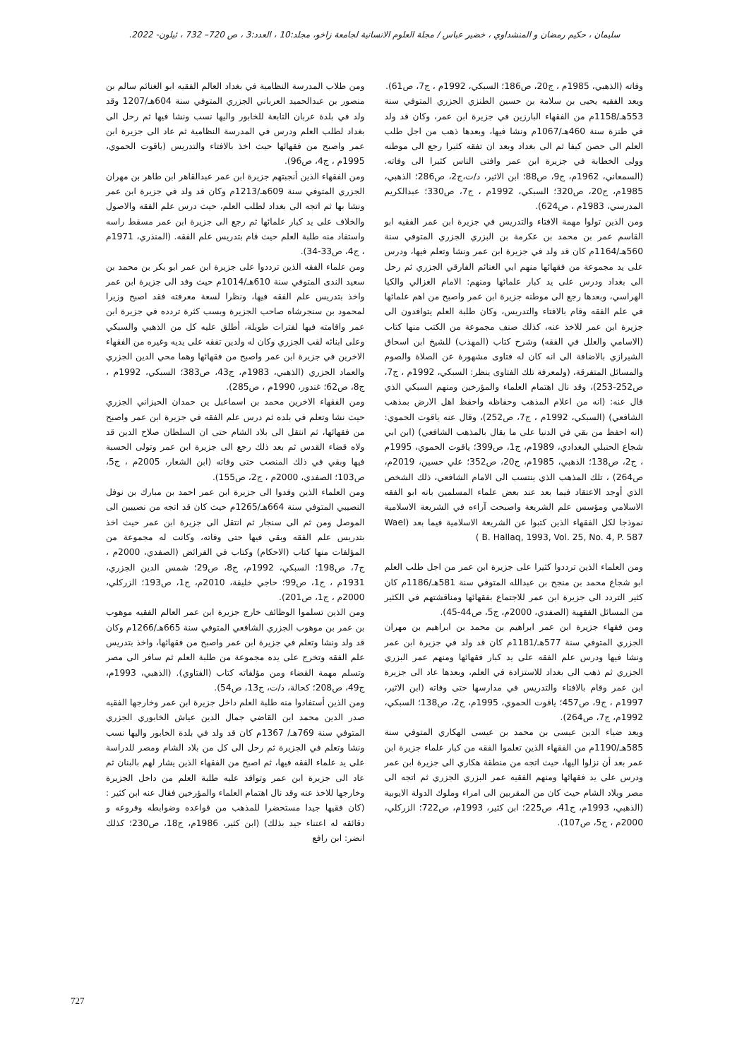سليمان ، حكيم رمضان و المنشداوي ، خضير عباس / مجلة العلوم الانسانية لجامعة زاخو، مجلد:10 ، العدد:3 ، ص 720– 732 ، ئيلون- 2022.
وفاته (الذهبي، 1985م ، ج20، ص186؛ السبكي، 1992م ، ج7، ص61).
ويعد الفقيه يحيى بن سلامة بن حسين الطنزي الجزري المتوفي سنة 553هـ/1158م من الفقهاء البارزين في جزيرة ابن عمر، وكان قد ولد في طنزة سنة 460هـ/1067م ونشا فيها، وبعدها ذهب من اجل طلب العلم الى حصن كيفا ثم الى بغداد وبعد ان تفقه كثيرا رجع الى موطنه وولى الخطابة في جزيرة ابن عمر وافتى الناس كثيرا الى وفاته. (السمعاني، 1962م، ج9، ص88؛ ابن الاثير، د/ت،ج2، ص286؛ الذهبي، 1985م، ج20، ص320؛ السبكي، 1992م ، ج7، ص330؛ عبدالكريم المدرسي، 1983م ، ص624).
ومن الذين تولوا مهمة الافتاء والتدريس في جزيرة ابن عمر الفقيه ابو القاسم عمر بن محمد بن عكرمة بن البزري الجزري المتوفي سنة 560هـ/1164م كان قد ولد في جزيرة ابن عمر ونشا وتعلم فيها، ودرس على يد مجموعة من فقهائها منهم ابي الغنائم الفارقي الجزري ثم رحل الى بغداد ودرس على يد كبار علمائها ومنهم: الامام الغزالي والكيا الهراسي، وبعدها رجع الى موطنه جزيرة ابن عمر واصبح من اهم علمائها في علم الفقه وقام بالافتاء والتدريس، وكان طلبة العلم يتوافدون الى جزيرة ابن عمر للاخذ عنه، كذلك صنف مجموعة من الكتب منها كتاب (الاسامي والعلل في الفقه) وشرح كتاب (المهذب) للشيخ ابن اسحاق الشيرازي بالاضافة الى انه كان له فتاوى مشهورة عن الصلاة والصوم والمسائل المتفرقة، (ولمعرفة تلك الفتاوى ينظر: السبكي، 1992م ، ج7، ص252-253)، وقد نال اهتمام العلماء والمؤرخين ومنهم السبكي الذي قال عنه: (انه من اعلام المذهب وحفاظه واحفظ اهل الارض بمذهب الشافعي) (السبكي، 1992م ، ج7، ص252)، وقال عنه ياقوت الحموي: (انه احفظ من بقي في الدنيا على ما يقال بالمذهب الشافعي) (ابن ابي شجاع الحنبلي البغدادي، 1989م، ج1، ص399؛ ياقوت الحموي، 1995م ، ج2، ص138؛ الذهبي، 1985م، ج20، ص352؛ علي حسين، 2019م، ص264) ، تلك المذهب الذي ينتسب الى الامام الشافعي، ذلك الشخص الذي أوجد الاعتقاد فيما بعد عند بعض علماء المسلمين بانه ابو الفقه الاسلامي ومؤسس علم الشريعة واصبحت آراءه في الشريعة الاسلامية نموذجا لكل الفقهاء الذين كتبوا عن الشريعة الاسلامية فيما بعد (Wael B. Hallaq, 1993, Vol. 25, No. 4, P. 587 )
ومن العلماء الذين ترددوا كثيرا على جزيرة ابن عمر من اجل طلب العلم ابو شجاع محمد بن منجح بن عبدالله المتوفي سنة 581هـ/1186م كان كثير التردد الى جزيرة ابن عمر للاجتماع بفقهائها ومناقشتهم في الكثير من المسائل الفقهية (الصفدي، 2000م، ج5، ص44-45).
ومن فقهاء جزيرة ابن عمر ابراهيم بن محمد بن ابراهيم بن مهران الجزري المتوفي سنة 577هـ/1181م كان قد ولد في جزيرة ابن عمر ونشا فيها ودرس علم الفقه على يد كبار فقهائها ومنهم عمر البزري الجزري ثم ذهب الى بغداد للاستزادة في العلم، وبعدها عاد الى جزيرة ابن عمر وقام بالافتاء والتدريس في مدارسها حتى وفاته (ابن الاثير، 1997م ، ج9، ص457؛ ياقوت الحموي، 1995م، ج2، ص138؛ السبكي، 1992م، ج7، ص264).
ويعد ضياء الدين عيسى بن محمد بن عيسى الهكاري المتوفي سنة 585هـ/1190م من الفقهاء الذين تعلموا الفقه من كبار علماء جزيرة ابن عمر بعد أن نزلوا اليها، حيث اتجه من منطقة هكاري الى جزيرة ابن عمر ودرس على يد فقهائها ومنهم الفقيه عمر البزري الجزري ثم اتجه الى مصر وبلاد الشام حيث كان من المقربين الى امراء وملوك الدولة الايوبية (الذهبي، 1993م، ج41، ص225؛ ابن كثير، 1993م، ص722؛ الزركلي، 2000م ، ج5، ص107).
ومن طلاب المدرسة النظامية في بغداد العالم الفقيه ابو الغنائم سالم بن منصور بن عبدالحميد العرباني الجزري المتوفي سنة 604هـ/1207 وقد ولد في بلدة عربان التابعة للخابور واليها نسب ونشا فيها ثم رحل الى بغداد لطلب العلم ودرس في المدرسة النظامية ثم عاد الى جزيرة ابن عمر واصبح من فقهائها حيث اخذ بالافتاء والتدريس (ياقوت الحموي، 1995م ، ج4، ص96).
ومن الفقهاء الذين أنجبتهم جزيرة ابن عمر عبدالقاهر ابن طاهر بن مهران الجزري المتوفي سنة 609هـ/1213م وكان قد ولد في جزيرة ابن عمر ونشا بها ثم اتجه الى بغداد لطلب العلم، حيث درس علم الفقه والاصول والخلاف على يد كبار علمائها ثم رجع الى جزيرة ابن عمر مسقط راسه واستفاد منه طلبة العلم حيث قام بتدريس علم الفقه. (المنذري، 1971م ، ج4، ص33-34).
ومن علماء الفقه الذين ترددوا على جزيرة ابن عمر ابو بكر بن محمد بن سعيد الندى المتوفي سنة 610هـ/1014م حيث وفد الى جزيرة ابن عمر واخذ بتدريس علم الفقه فيها، ونظرا لسعة معرفته فقد اصبح وزيرا لمحمود بن سنجرشاه صاحب الجزيرة وبسب كثرة تردده في جزيرة ابن عمر واقامته فيها لفترات طويلة، أطلق عليه كل من الذهبي والسبكي وعلى ابنائه لقب الجزري وكان له ولدين تفقه على يديه وغيره من الفقهاء الاخرين في جزيرة ابن عمر واصبح من فقهائها وهما محي الدين الجزري والعماد الجزري (الذهبي، 1983م، ج43، ص383؛ السبكي، 1992م ، ج8، ص62؛ غندور، 1990م ، ص285).
ومن الفقهاء الاخرين محمد بن اسماعبل ين حمدان الحيزاني الجزري حيث نشا وتعلم في بلده ثم درس علم الفقه في جزيرة ابن عمر واصبح من فقهائها، ثم انتقل الى بلاد الشام حتى ان السلطان صلاح الدين قد ولاه قضاء القدس ثم بعد ذلك رجع الى جزيرة ابن عمر وتولى الحسبة فيها وبقي في ذلك المنصب حتى وفاته (ابن الشعار، 2005م ، ج5، ص103؛ الصفدي، 2000م ، ج2، ص155).
ومن العلماء الذين وفدوا الى جزيرة ابن عمر احمد بن مبارك بن نوفل النصيبي المتوفي سنة 664هـ/1265م حيث كان قد اتجه من نصيبين الى الموصل ومن ثم الى سنجار ثم انتقل الى جزيرة ابن عمر حيث اخذ بتدريس علم الفقه وبقي فيها حتى وفاته، وكانت له مجموعة من المؤلفات منها كتاب (الاحكام) وكتاب في الفرائض (الصفدي، 2000م ، ج7، ص198؛ السبكي، 1992م، ج8، ص29؛ شمس الدين الجزري، 1931م ، ج1، ص99؛ حاجي خليفة، 2010م، ج1، ص193؛ الزركلي، 2000م ، ج1، ص201).
ومن الذين تسلموا الوظائف خارج جزيرة ابن عمر العالم الفقيه موهوب بن عمر بن موهوب الجزري الشافعي المتوفي سنة 665هـ/1266م وكان قد ولد ونشا وتعلم في جزيرة ابن عمر واصبح من فقهائها، واخذ بتدريس علم الفقه وتخرج على يده مجموعة من طلبة العلم ثم سافر الى مصر وتسلم مهمة القضاء ومن مؤلفاته كتاب (الفتاوي). (الذهبي، 1993م، ج49، ص208؛ كحالة، د/ت، ج13، ص54).
ومن الذين أستفادوا منه طلبة العلم داخل جزيرة ابن عمر وخارجها الفقيه صدر الدين محمد ابن القاضي جمال الدين عياش الخابوري الجزري المتوفي سنة 769هـ/ 1367م كان قد ولد في بلدة الخابور واليها نسب ونشا وتعلم في الجزيرة ثم رحل الى كل من بلاد الشام ومصر للدراسة على يد علماء الفقه فيها، ثم اصبح من الفقهاء الذين يشار لهم بالبنان ثم عاد الى جزيرة ابن عمر وتوافد عليه طلبة العلم من داخل الجزيرة وخارجها للاخذ عنه وقد نال اهتمام العلماء والمؤرخين فقال عنه ابن كثير : (كان فقيها جيدا مستحضرا للمذهب من قواعده وضوابطه وفروعه و دقائقه له اعتناء جيد بذلك) (ابن كثير، 1986م، ج18، ص230؛ كذلك انضر: ابن رافع
727